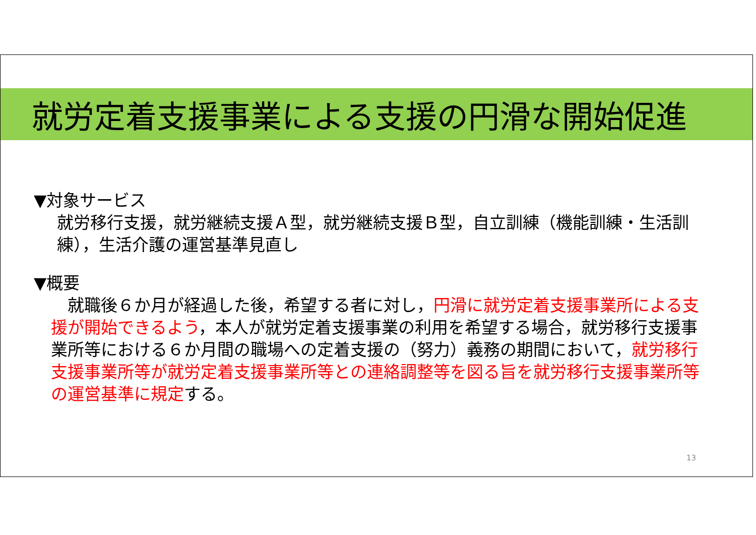就労定着支援事業による支援の円滑な開始促進
▼対象サービス
就労移行支援，就労継続支援Ａ型，就労継続支援Ｂ型，自立訓練（機能訓練・生活訓練），生活介護の運営基準見直し
▼概要
　就職後６か月が経過した後，希望する者に対し，円滑に就労定着支援事業所による支援が開始できるよう，本人が就労定着支援事業の利用を希望する場合，就労移行支援事業所等における６か月間の職場への定着支援の（努力）義務の期間において，就労移行支援事業所等が就労定着支援事業所等との連絡調整等を図る旨を就労移行支援事業所等の運営基準に規定する。
13